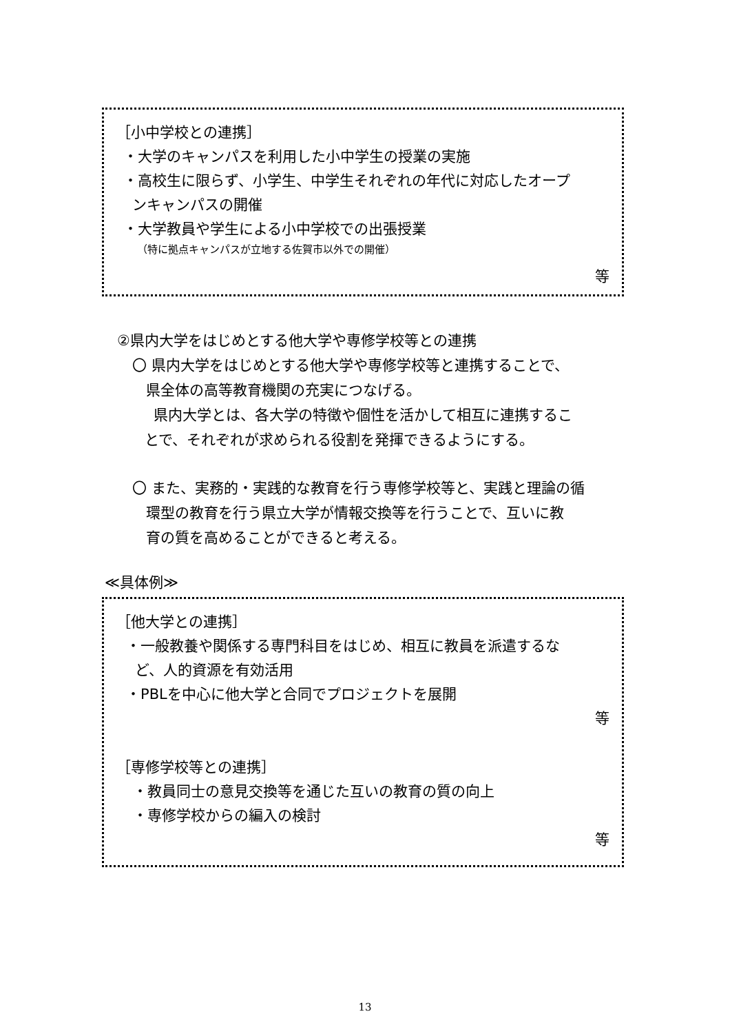［小中学校との連携］
・大学のキャンパスを利用した小中学生の授業の実施
・高校生に限らず、小学生、中学生それぞれの年代に対応したオープ
ンキャンパスの開催
・大学教員や学生による小中学校での出張授業
（特に拠点キャンパスが立地する佐賀市以外での開催）
等
②県内大学をはじめとする他大学や専修学校等との連携
〇 県内大学をはじめとする他大学や専修学校等と連携することで、
県全体の高等教育機関の充実につなげる。
県内大学とは、各大学の特徴や個性を活かして相互に連携するこ
とで、それぞれが求められる役割を発揮できるようにする。
〇 また、実務的・実践的な教育を行う専修学校等と、実践と理論の循
環型の教育を行う県立大学が情報交換等を行うことで、互いに教
育の質を高めることができると考える。
≪具体例≫
［他大学との連携］
・一般教養や関係する専門科目をはじめ、相互に教員を派遣するな
ど、人的資源を有効活用
・PBLを中心に他大学と合同でプロジェクトを展開
等
［専修学校等との連携］
・教員同士の意見交換等を通じた互いの教育の質の向上
・専修学校からの編入の検討
等
13